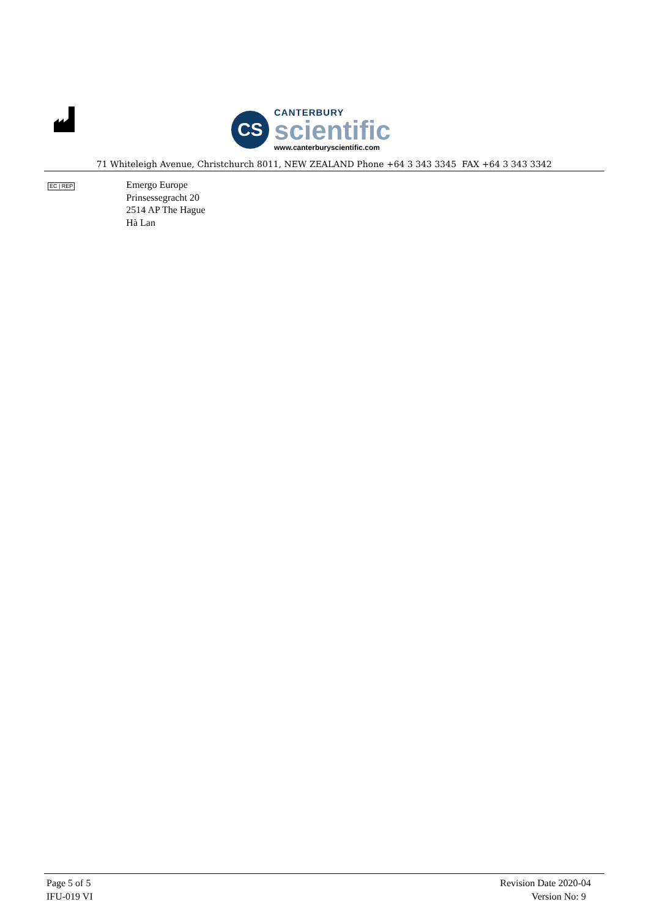CS
CANTERBURY
scientific
www.canterburyscientific.com
71 Whiteleigh Avenue, Christchurch 8011, NEW ZEALAND Phone +64 3 343 3345 FAX +64 3 343 3342
EC | REP
Emergo Europe
Prinsessegracht 20
2514 AP The Hague
Hà Lan
Page 5 of 5
IFU-019 VI
Revision Date 2020-04
Version No: 9